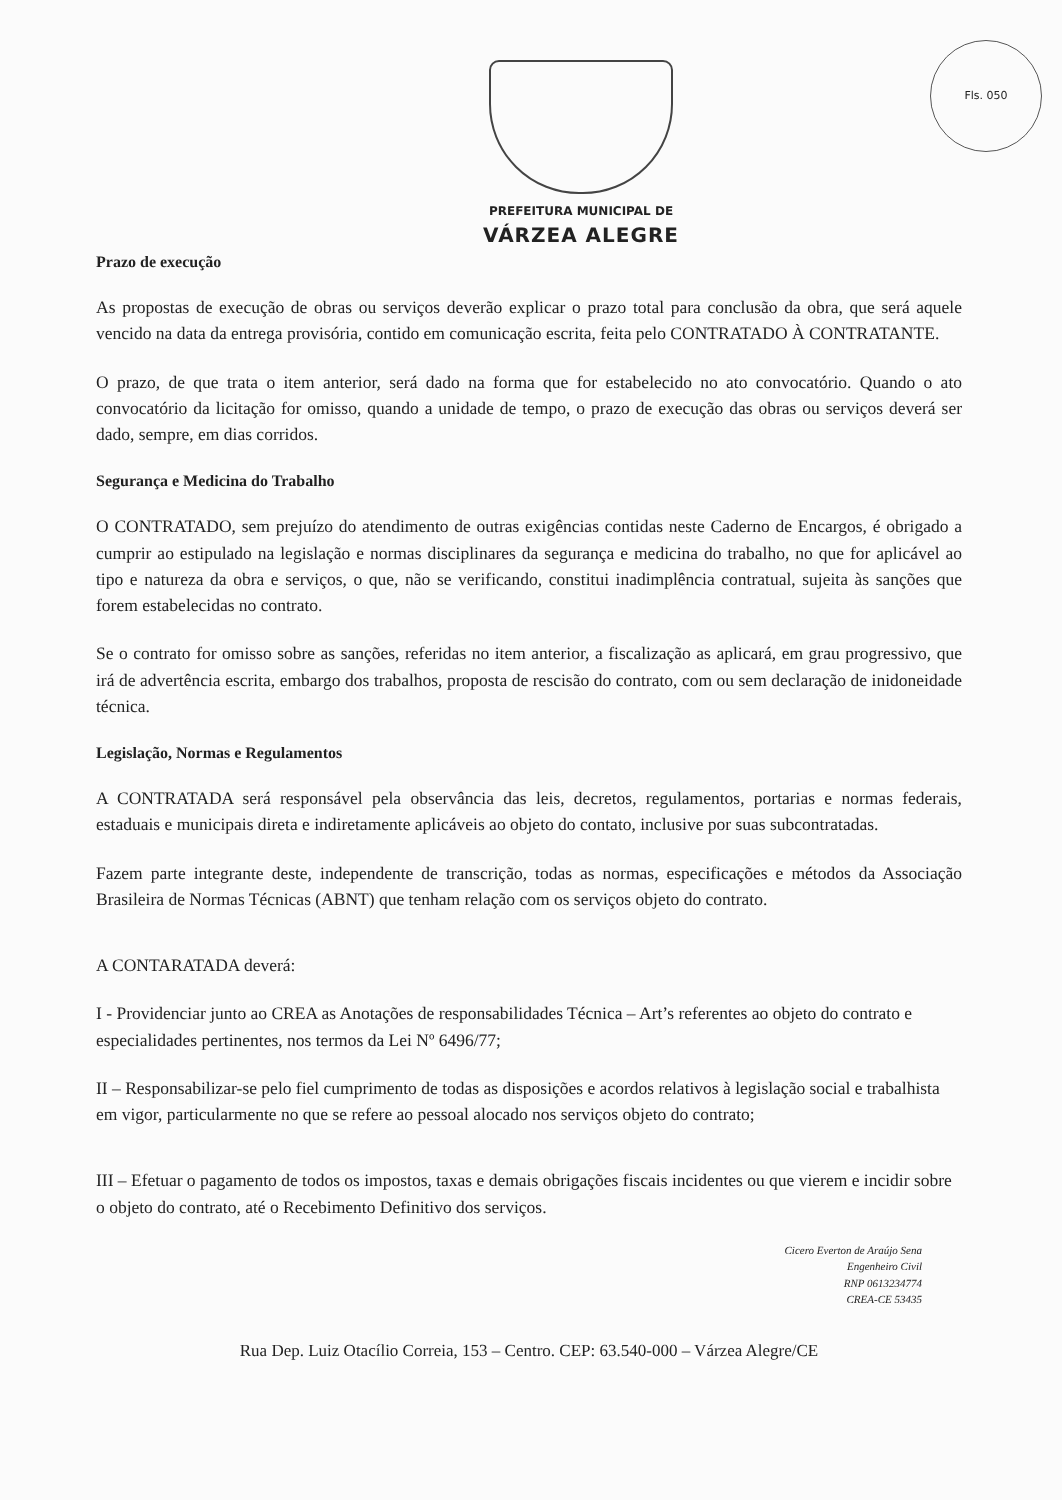Fls. 050
PREFEITURA MUNICIPAL DE
VÁRZEA ALEGRE
Prazo de execução
As propostas de execução de obras ou serviços deverão explicar o prazo total para conclusão da obra, que será aquele vencido na data da entrega provisória, contido em comunicação escrita, feita pelo CONTRATADO À CONTRATANTE.
O prazo, de que trata o item anterior, será dado na forma que for estabelecido no ato convocatório. Quando o ato convocatório da licitação for omisso, quando a unidade de tempo, o prazo de execução das obras ou serviços deverá ser dado, sempre, em dias corridos.
Segurança e Medicina do Trabalho
O CONTRATADO, sem prejuízo do atendimento de outras exigências contidas neste Caderno de Encargos, é obrigado a cumprir ao estipulado na legislação e normas disciplinares da segurança e medicina do trabalho, no que for aplicável ao tipo e natureza da obra e serviços, o que, não se verificando, constitui inadimplência contratual, sujeita às sanções que forem estabelecidas no contrato.
Se o contrato for omisso sobre as sanções, referidas no item anterior, a fiscalização as aplicará, em grau progressivo, que irá de advertência escrita, embargo dos trabalhos, proposta de rescisão do contrato, com ou sem declaração de inidoneidade técnica.
Legislação, Normas e Regulamentos
A CONTRATADA será responsável pela observância das leis, decretos, regulamentos, portarias e normas federais, estaduais e municipais direta e indiretamente aplicáveis ao objeto do contato, inclusive por suas subcontratadas.
Fazem parte integrante deste, independente de transcrição, todas as normas, especificações e métodos da Associação Brasileira de Normas Técnicas (ABNT) que tenham relação com os serviços objeto do contrato.
A CONTARATADA deverá:
I - Providenciar junto ao CREA as Anotações de responsabilidades Técnica – Art’s referentes ao objeto do contrato e especialidades pertinentes, nos termos da Lei Nº 6496/77;
II – Responsabilizar-se pelo fiel cumprimento de todas as disposições e acordos relativos à legislação social e trabalhista em vigor, particularmente no que se refere ao pessoal alocado nos serviços objeto do contrato;
III – Efetuar o pagamento de todos os impostos, taxas e demais obrigações fiscais incidentes ou que vierem e incidir sobre o objeto do contrato, até o Recebimento Definitivo dos serviços.
Cicero Everton de Araújo Sena
Engenheiro Civil
RNP 0613234774
CREA-CE 53435
Rua Dep. Luiz Otacílio Correia, 153 – Centro. CEP: 63.540-000 – Várzea Alegre/CE